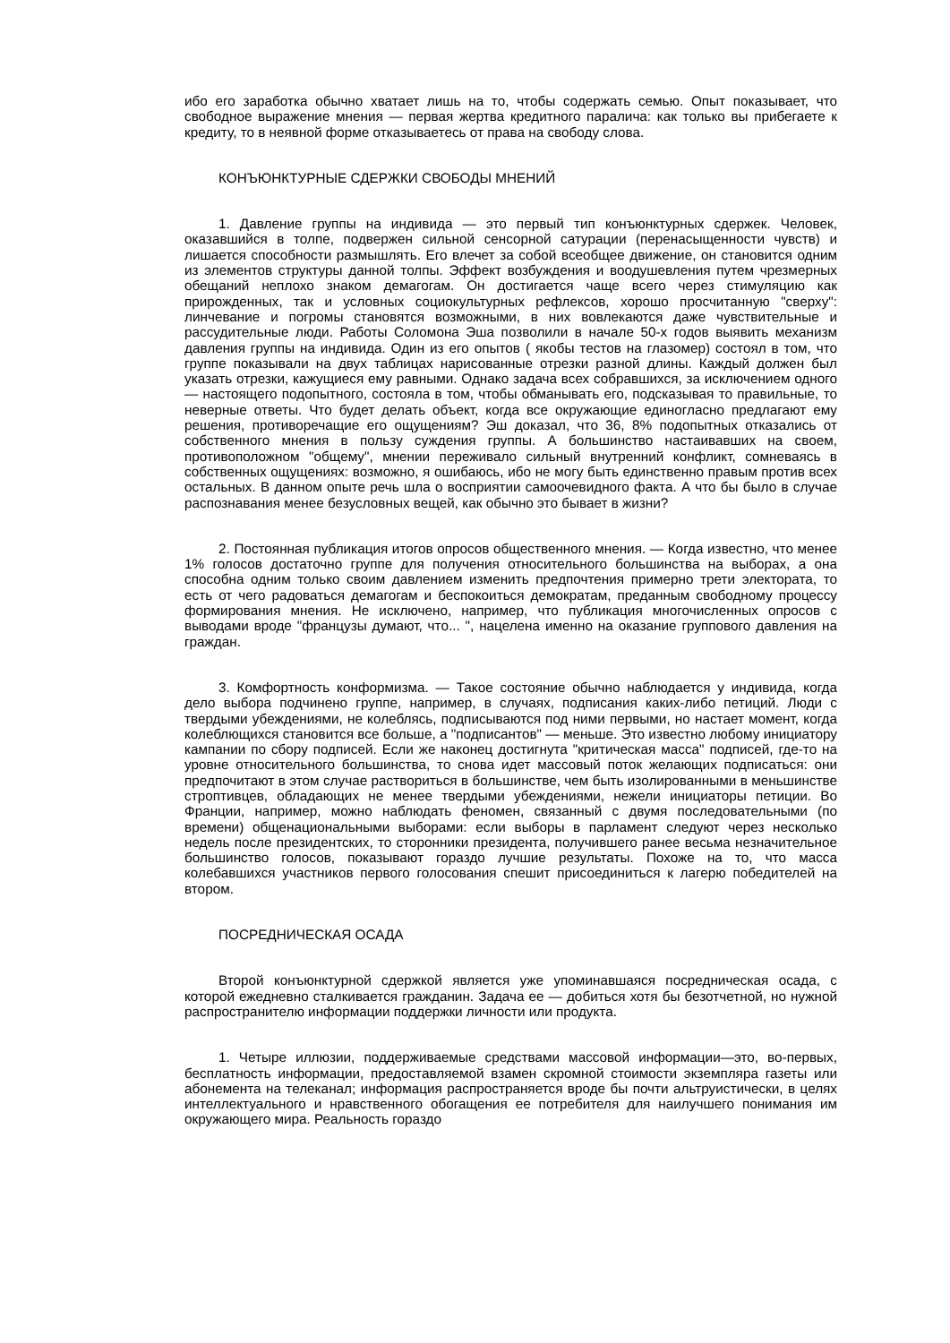ибо его заработка обычно хватает лишь на то, чтобы содержать семью. Опыт показывает, что свободное выражение мнения — первая жертва кредитного паралича: как только вы прибегаете к кредиту, то в неявной форме отказываетесь от права на свободу слова.
КОНЪЮНКТУРНЫЕ СДЕРЖКИ СВОБОДЫ МНЕНИЙ
1. Давление группы на индивида — это первый тип конъюнктурных сдержек. Человек, оказавшийся в толпе, подвержен сильной сенсорной сатурации (перенасыщенности чувств) и лишается способности размышлять. Его влечет за собой всеобщее движение, он становится одним из элементов структуры данной толпы. Эффект возбуждения и воодушевления путем чрезмерных обещаний неплохо знаком демагогам. Он достигается чаще всего через стимуляцию как прирожденных, так и условных социокультурных рефлексов, хорошо просчитанную "сверху": линчевание и погромы становятся возможными, в них вовлекаются даже чувствительные и рассудительные люди. Работы Соломона Эша позволили в начале 50-х годов выявить механизм давления группы на индивида. Один из его опытов ( якобы тестов на глазомер) состоял в том, что группе показывали на двух таблицах нарисованные отрезки разной длины. Каждый должен был указать отрезки, кажущиеся ему равными. Однако задача всех собравшихся, за исключением одного — настоящего подопытного, состояла в том, чтобы обманывать его, подсказывая то правильные, то неверные ответы. Что будет делать объект, когда все окружающие единогласно предлагают ему решения, противоречащие его ощущениям? Эш доказал, что 36, 8% подопытных отказались от собственного мнения в пользу суждения группы. А большинство настаивавших на своем, противоположном "общему", мнении переживало сильный внутренний конфликт, сомневаясь в собственных ощущениях: возможно, я ошибаюсь, ибо не могу быть единственно правым против всех остальных. В данном опыте речь шла о восприятии самоочевидного факта. А что бы было в случае распознавания менее безусловных вещей, как обычно это бывает в жизни?
2. Постоянная публикация итогов опросов общественного мнения. — Когда известно, что менее 1% голосов достаточно группе для получения относительного большинства на выборах, а она способна одним только своим давлением изменить предпочтения примерно трети электората, то есть от чего радоваться демагогам и беспокоиться демократам, преданным свободному процессу формирования мнения. Не исключено, например, что публикация многочисленных опросов с выводами вроде "французы думают, что... ", нацелена именно на оказание группового давления на граждан.
3. Комфортность конформизма. — Такое состояние обычно наблюдается у индивида, когда дело выбора подчинено группе, например, в случаях, подписания каких-либо петиций. Люди с твердыми убеждениями, не колеблясь, подписываются под ними первыми, но настает момент, когда колеблющихся становится все больше, а "подписантов" — меньше. Это известно любому инициатору кампании по сбору подписей. Если же наконец достигнута "критическая масса" подписей, где-то на уровне относительного большинства, то снова идет массовый поток желающих подписаться: они предпочитают в этом случае раствориться в большинстве, чем быть изолированными в меньшинстве строптивцев, обладающих не менее твердыми убеждениями, нежели инициаторы петиции. Во Франции, например, можно наблюдать феномен, связанный с двумя последовательными (по времени) общенациональными выборами: если выборы в парламент следуют через несколько недель после президентских, то сторонники президента, получившего ранее весьма незначительное большинство голосов, показывают гораздо лучшие результаты. Похоже на то, что масса колебавшихся участников первого голосования спешит присоединиться к лагерю победителей на втором.
ПОСРЕДНИЧЕСКАЯ ОСАДА
Второй конъюнктурной сдержкой является уже упоминавшаяся посредническая осада, с которой ежедневно сталкивается гражданин. Задача ее — добиться хотя бы безотчетной, но нужной распространителю информации поддержки личности или продукта.
1. Четыре иллюзии, поддерживаемые средствами массовой информации—это, во-первых, бесплатность информации, предоставляемой взамен скромной стоимости экземпляра газеты или абонемента на телеканал; информация распространяется вроде бы почти альтруистически, в целях интеллектуального и нравственного обогащения ее потребителя для наилучшего понимания им окружающего мира. Реальность гораздо